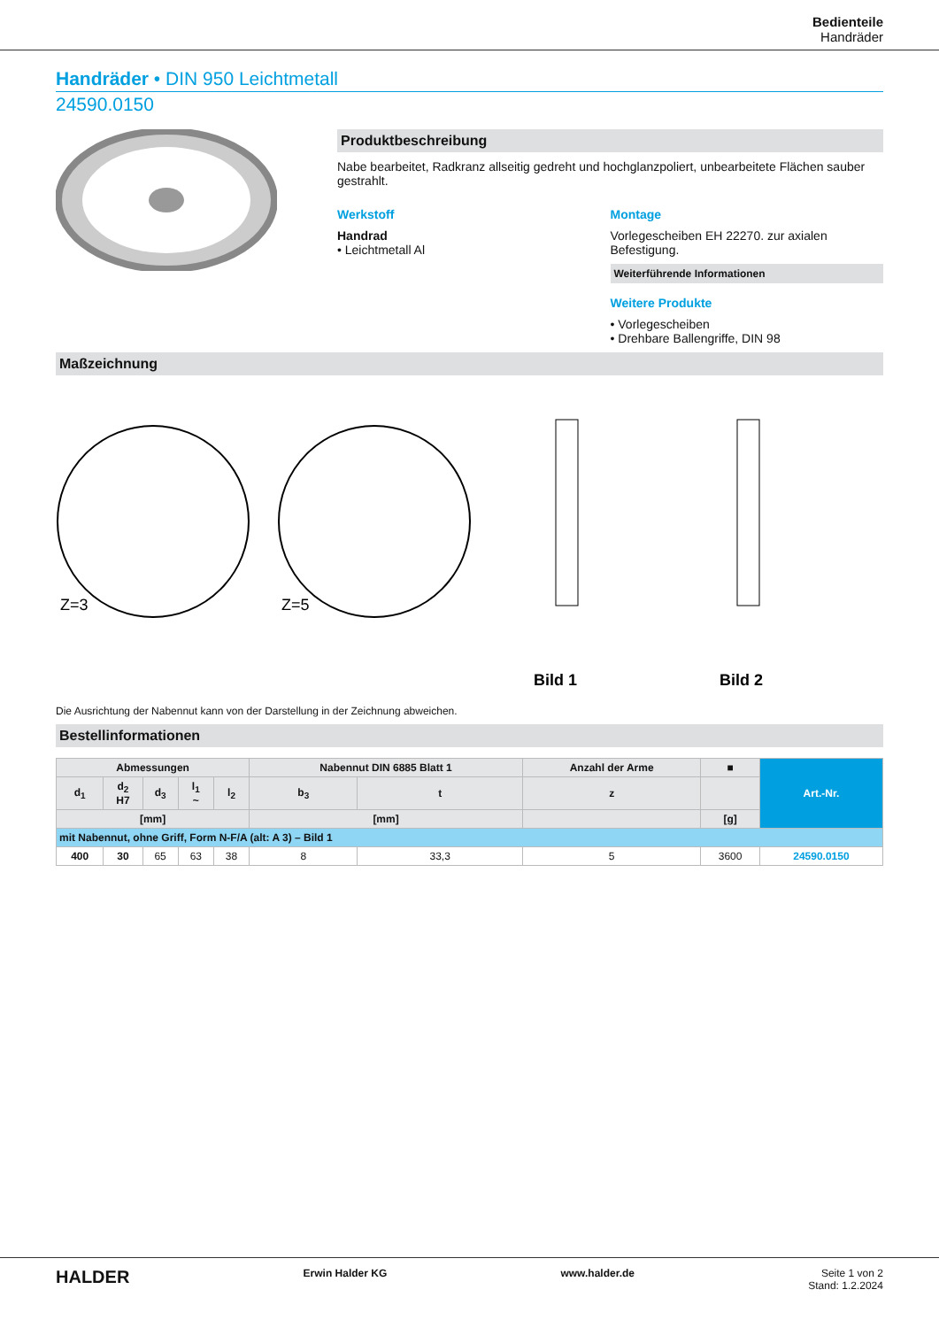Bedienteile
Handräder
Handräder • DIN 950 Leichtmetall
24590.0150
Produktbeschreibung
Nabe bearbeitet, Radkranz allseitig gedreht und hochglanzpoliert, unbearbeitete Flächen sauber gestrahlt.
Werkstoff
Handrad
• Leichtmetall Al
Montage
Vorlegescheiben EH 22270. zur axialen Befestigung.
Weiterführende Informationen
Weitere Produkte
• Vorlegescheiben
• Drehbare Ballengriffe, DIN 98
Maßzeichnung
Z=3
Z=5
Bild 1
Bild 2
Die Ausrichtung der Nabennut kann von der Darstellung in der Zeichnung abweichen.
Bestellinformationen
| Abmessungen | | | | | Nabennut DIN 6885 Blatt 1 | | Anzahl der Arme | ■ | Art.-Nr. |
| --- | --- | --- | --- | --- | --- | --- | --- | --- | --- |
| d<sub>1</sub> | d<sub>2</sub> H7 | d<sub>3</sub> | l<sub>1</sub> ~ | l<sub>2</sub> | b<sub>3</sub> | t | z | | |
| [mm] | | | | | [mm] | | | [g] | |
| mit Nabennut, ohne Griff, Form N-F/A (alt: A 3) – Bild 1 | | | | | | | | | |
| 400 | 30 | 65 | 63 | 38 | 8 | 33,3 | 5 | 3600 | 24590.0150 |
HALDER Erwin Halder KG www.halder.de Seite 1 von 2
Stand: 1.2.2024